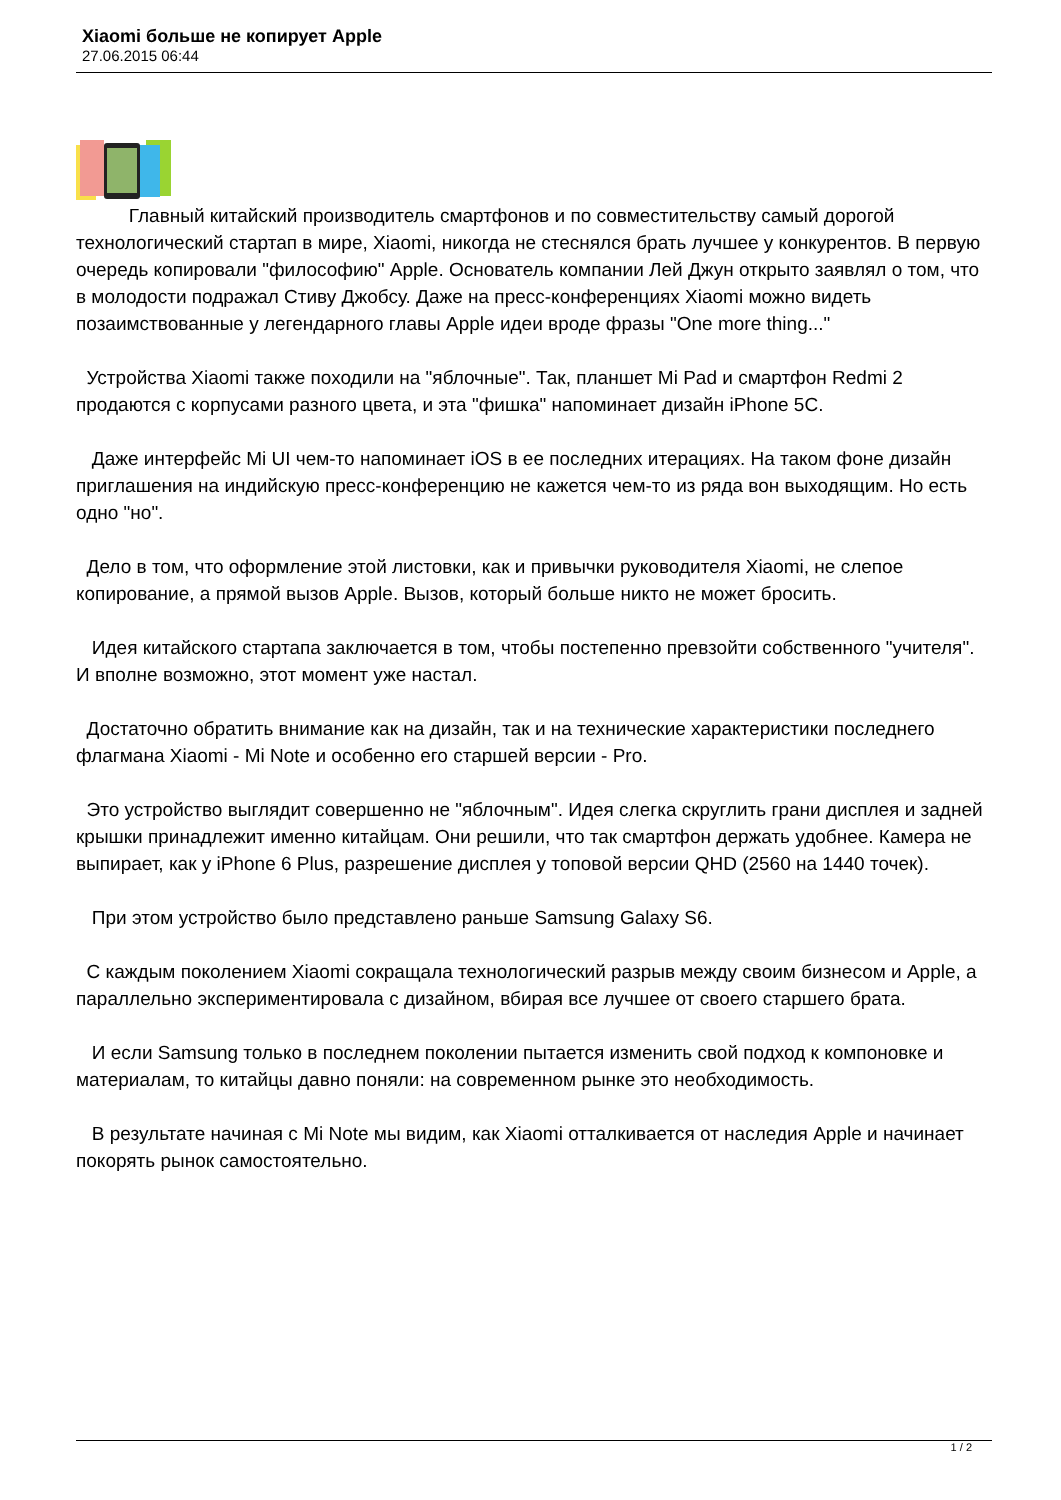Xiaomi больше не копирует Apple
27.06.2015 06:44
Главный китайский производитель смартфонов и по совместительству самый дорогой технологический стартап в мире, Xiaomi, никогда не стеснялся брать лучшее у конкурентов. В первую очередь копировали "философию" Apple. Основатель компании Лей Джун открыто заявлял о том, что в молодости подражал Стиву Джобсу. Даже на пресс-конференциях Xiaomi можно видеть позаимствованные у легендарного главы Apple идеи вроде фразы "One more thing..."
Устройства Xiaomi также походили на "яблочные". Так, планшет Mi Pad и смартфон Redmi 2 продаются с корпусами разного цвета, и эта "фишка" напоминает дизайн iPhone 5C.
Даже интерфейс Mi UI чем-то напоминает iOS в ее последних итерациях. На таком фоне дизайн приглашения на индийскую пресс-конференцию не кажется чем-то из ряда вон выходящим. Но есть одно "но".
Дело в том, что оформление этой листовки, как и привычки руководителя Xiaomi, не слепое копирование, а прямой вызов Apple. Вызов, который больше никто не может бросить.
Идея китайского стартапа заключается в том, чтобы постепенно превзойти собственного "учителя". И вполне возможно, этот момент уже настал.
Достаточно обратить внимание как на дизайн, так и на технические характеристики последнего флагмана Xiaomi - Mi Note и особенно его старшей версии - Pro.
Это устройство выглядит совершенно не "яблочным". Идея слегка скруглить грани дисплея и задней крышки принадлежит именно китайцам. Они решили, что так смартфон держать удобнее. Камера не выпирает, как у iPhone 6 Plus, разрешение дисплея у топовой версии QHD (2560 на 1440 точек).
При этом устройство было представлено раньше Samsung Galaxy S6.
С каждым поколением Xiaomi сокращала технологический разрыв между своим бизнесом и Apple, а параллельно экспериментировала с дизайном, вбирая все лучшее от своего старшего брата.
И если Samsung только в последнем поколении пытается изменить свой подход к компоновке и материалам, то китайцы давно поняли: на современном рынке это необходимость.
В результате начиная с Mi Note мы видим, как Xiaomi отталкивается от наследия Apple и начинает покорять рынок самостоятельно.
1 / 2